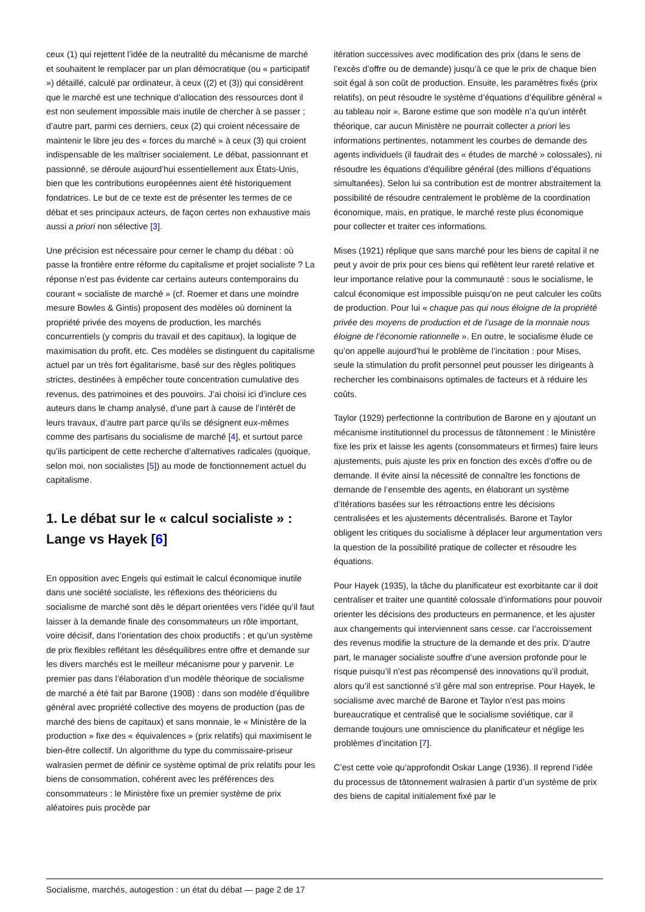ceux (1) qui rejettent l’idée de la neutralité du mécanisme de marché et souhaitent le remplacer par un plan démocratique (ou « participatif ») détaillé, calculé par ordinateur, à ceux ((2) et (3)) qui considèrent que le marché est une technique d’allocation des ressources dont il est non seulement impossible mais inutile de chercher à se passer ; d’autre part, parmi ces derniers, ceux (2) qui croient nécessaire de maintenir le libre jeu des « forces du marché » à ceux (3) qui croient indispensable de les maîtriser socialement. Le débat, passionnant et passionné, se déroule aujourd’hui essentiellement aux États-Unis, bien que les contributions européennes aient été historiquement fondatrices. Le but de ce texte est de présenter les termes de ce débat et ses principaux acteurs, de façon certes non exhaustive mais aussi a priori non sélective [3].
Une précision est nécessaire pour cerner le champ du débat : où passe la frontière entre réforme du capitalisme et projet socialiste ? La réponse n’est pas évidente car certains auteurs contemporains du courant « socialiste de marché » (cf. Roemer et dans une moindre mesure Bowles & Gintis) proposent des modèles où dominent la propriété privée des moyens de production, les marchés concurrentiels (y compris du travail et des capitaux), la logique de maximisation du profit, etc. Ces modèles se distinguent du capitalisme actuel par un très fort égalitarisme, basé sur des règles politiques strictes, destinées à empêcher toute concentration cumulative des revenus, des patrimoines et des pouvoirs. J’ai choisi ici d’inclure ces auteurs dans le champ analysé, d’une part à cause de l’intérêt de leurs travaux, d’autre part parce qu’ils se désignent eux-mêmes comme des partisans du socialisme de marché [4], et surtout parce qu’ils participent de cette recherche d’alternatives radicales (quoique, selon moi, non socialistes [5]) au mode de fonctionnement actuel du capitalisme.
1. Le débat sur le « calcul socialiste » : Lange vs Hayek [6]
En opposition avec Engels qui estimait le calcul économique inutile dans une société socialiste, les réflexions des théoriciens du socialisme de marché sont dès le départ orientées vers l’idée qu’il faut laisser à la demande finale des consommateurs un rôle important, voire décisif, dans l’orientation des choix productifs ; et qu’un système de prix flexibles reflétant les déséquilibres entre offre et demande sur les divers marchés est le meilleur mécanisme pour y parvenir. Le premier pas dans l’élaboration d’un modèle théorique de socialisme de marché a été fait par Barone (1908) : dans son modèle d’équilibre général avec propriété collective des moyens de production (pas de marché des biens de capitaux) et sans monnaie, le « Ministère de la production » fixe des « équivalences » (prix relatifs) qui maximisent le bien-être collectif. Un algorithme du type du commissaire-priseur walrasien permet de définir ce système optimal de prix relatifs pour les biens de consommation, cohérent avec les préférences des consommateurs : le Ministère fixe un premier système de prix aléatoires puis procède par
itération successives avec modification des prix (dans le sens de l’excès d’offre ou de demande) jusqu’à ce que le prix de chaque bien soit égal à son coût de production. Ensuite, les paramètres fixés (prix relatifs), on peut résoudre le système d’équations d’équilibre général « au tableau noir ». Barone estime que son modèle n’a qu’un intérêt théorique, car aucun Ministère ne pourrait collecter a priori les informations pertinentes, notamment les courbes de demande des agents individuels (il faudrait des « études de marché » colossales), ni résoudre les équations d’équilibre général (des millions d’équations simultanées). Selon lui sa contribution est de montrer abstraitement la possibilité de résoudre centralement le problème de la coordination économique, mais, en pratique, le marché reste plus économique pour collecter et traiter ces informations.
Mises (1921) réplique que sans marché pour les biens de capital il ne peut y avoir de prix pour ces biens qui reflètent leur rareté relative et leur importance relative pour la communauté : sous le socialisme, le calcul économique est impossible puisqu’on ne peut calculer les coûts de production. Pour lui « chaque pas qui nous éloigne de la propriété privée des moyens de production et de l’usage de la monnaie nous éloigne de l’économie rationnelle ». En outre, le socialisme élude ce qu’on appelle aujourd’hui le problème de l’incitation : pour Mises, seule la stimulation du profit personnel peut pousser les dirigeants à rechercher les combinaisons optimales de facteurs et à réduire les coûts.
Taylor (1929) perfectionne la contribution de Barone en y ajoutant un mécanisme institutionnel du processus de tâtonnement : le Ministère fixe les prix et laisse les agents (consommateurs et firmes) faire leurs ajustements, puis ajuste les prix en fonction des excès d’offre ou de demande. Il évite ainsi la nécessité de connaître les fonctions de demande de l’ensemble des agents, en élaborant un système d’itérations basées sur les rétroactions entre les décisions centralisées et les ajustements décentralisés. Barone et Taylor obligent les critiques du socialisme à déplacer leur argumentation vers la question de la possibilité pratique de collecter et résoudre les équations.
Pour Hayek (1935), la tâche du planificateur est exorbitante car il doit centraliser et traiter une quantité colossale d’informations pour pouvoir orienter les décisions des producteurs en permanence, et les ajuster aux changements qui interviennent sans cesse. car l’accroissement des revenus modifie la structure de la demande et des prix. D’autre part, le manager socialiste souffre d’une aversion profonde pour le risque puisqu’il n’est pas récompensé des innovations qu’il produit, alors qu’il est sanctionné s’il gère mal son entreprise. Pour Hayek, le socialisme avec marché de Barone et Taylor n’est pas moins bureaucratique et centralisé que le socialisme soviétique, car il demande toujours une omniscience du planificateur et néglige les problèmes d’incitation [7].
C’est cette voie qu’approfondit Oskar Lange (1936). Il reprend l’idée du processus de tâtonnement walrasien à partir d’un système de prix des biens de capital initialement fixé par le
Socialisme, marchés, autogestion : un état du débat — page 2 de 17